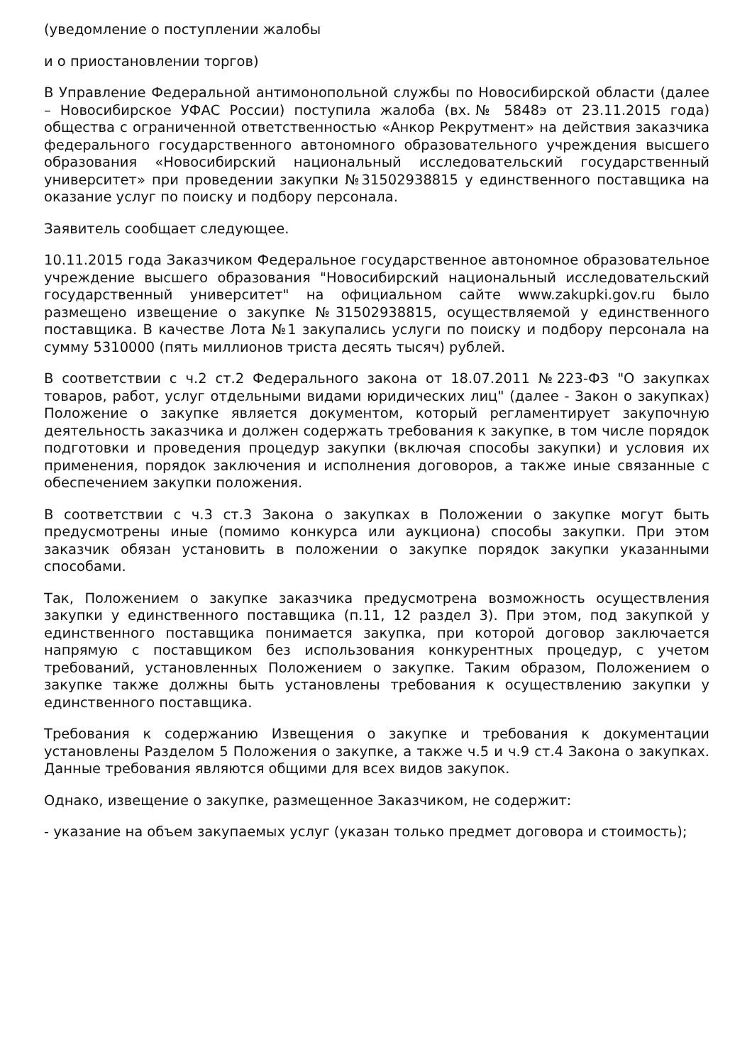(уведомление о поступлении жалобы
и о приостановлении торгов)
В Управление Федеральной антимонопольной службы по Новосибирской области (далее – Новосибирское УФАС России) поступила жалоба (вх.№ 5848э от 23.11.2015 года) общества с ограниченной ответственностью «Анкор Рекрутмент» на действия заказчика федерального государственного автономного образовательного учреждения высшего образования «Новосибирский национальный исследовательский государственный университет» при проведении закупки №31502938815 у единственного поставщика на оказание услуг по поиску и подбору персонала.
Заявитель сообщает следующее.
10.11.2015 года Заказчиком Федеральное государственное автономное образовательное учреждение высшего образования "Новосибирский национальный исследовательский государственный университет" на официальном сайте www.zakupki.gov.ru было размещено извещение о закупке №31502938815, осуществляемой у единственного поставщика. В качестве Лота №1 закупались услуги по поиску и подбору персонала на сумму 5310000 (пять миллионов триста десять тысяч) рублей.
В соответствии с ч.2 ст.2 Федерального закона от 18.07.2011 №223-ФЗ "О закупках товаров, работ, услуг отдельными видами юридических лиц" (далее - Закон о закупках) Положение о закупке является документом, который регламентирует закупочную деятельность заказчика и должен содержать требования к закупке, в том числе порядок подготовки и проведения процедур закупки (включая способы закупки) и условия их применения, порядок заключения и исполнения договоров, а также иные связанные с обеспечением закупки положения.
В соответствии с ч.3 ст.3 Закона о закупках в Положении о закупке могут быть предусмотрены иные (помимо конкурса или аукциона) способы закупки. При этом заказчик обязан установить в положении о закупке порядок закупки указанными способами.
Так, Положением о закупке заказчика предусмотрена возможность осуществления закупки у единственного поставщика (п.11, 12 раздел 3). При этом, под закупкой у единственного поставщика понимается закупка, при которой договор заключается напрямую с поставщиком без использования конкурентных процедур, с учетом требований, установленных Положением о закупке. Таким образом, Положением о закупке также должны быть установлены требования к осуществлению закупки у единственного поставщика.
Требования к содержанию Извещения о закупке и требования к документации установлены Разделом 5 Положения о закупке, а также ч.5 и ч.9 ст.4 Закона о закупках. Данные требования являются общими для всех видов закупок.
Однако, извещение о закупке, размещенное Заказчиком, не содержит:
- указание на объем закупаемых услуг (указан только предмет договора и стоимость);